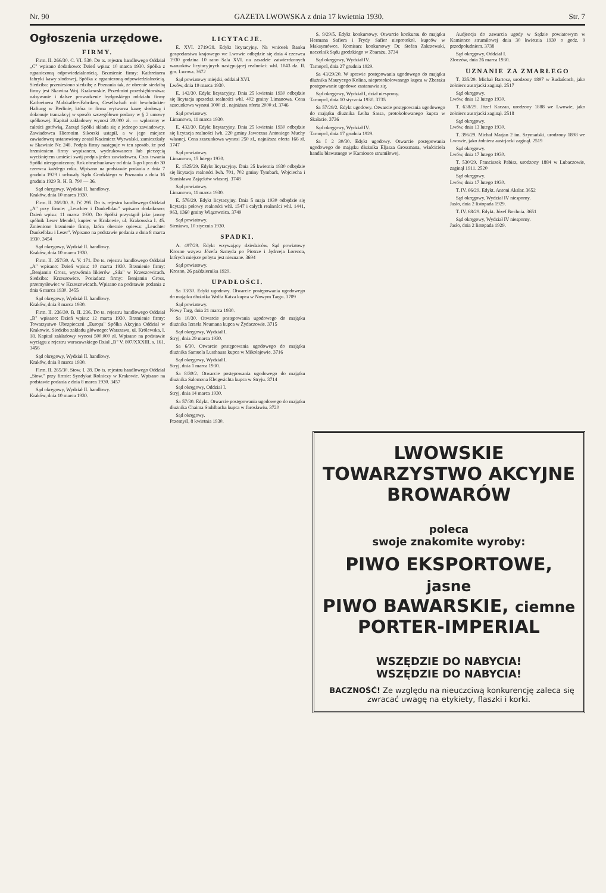Nr. 90 GAZETA LWOWSKA z dnia 17 kwietnia 1930. Str. 7
Ogłoszenia urzędowe.
FIRMY.
Firm. II. 266/30. C. VI. 530. Do ts. rejestru handlowego Oddział „C" wpisano dodatkowo: Dzień wpisu: 10 marca 1930. Spółka z ograniczoną odpowiedzialnością. Brzmienie firmy: Kathreinera fabryki kawy słodowej, Spółka z ograniczoną odpowiedzialnością. Siedziba: przeniesiono siedzibę z Poznania tak, że obecnie siedzibą firmy jest Skawina Woj. Krakowskie. Przedmiot przedsiębiorstwa: nabywanie i dalsze prowadzenie bydgoskiego oddziału firmy Kathreinera Malzkaffee-Fabriken, Gesellschaft mit beschränkter Haftung w Berlinie, która to firma wytwarza kawę słodową i dokonuje transakcyj w sposób szczegółowo podany w § 2 umowy spółkowej. Kapitał zakładowy wynosi 20.000 zł. — wpłacony w całości gotówką. Zarząd Spółki składa się z jednego zawiadowcy. Zawiadowca Hieronim Sikorski ustąpił, a w jego miejsce zawiadowcą ustanowiony został Kazimierz Wyrwalski, zamieszkały w Skawinie Nr. 248. Podpis firmy następuje w ten sposób, że pod brzmieniem firmy wypisanem, wydrukowanem lub pieczęcią wyciśniętem umieści swój podpis jeden zawiadowca. Czas trwania Spółki nieograniczony. Rok obrachunkowy od dnia 1-go lipca do 30 czerwca każdego roku. Wpisano na podstawie podania z dnia 7 grudnia 1929 i uchwały Sądu Grodzkiego w Poznaniu z dnia 16 grudnia 1929 R. H. B. 790 — 36.
Sąd okręgowy, Wydział II. handlowy.
Kraków, dnia 10 marca 1930.
Firm. II. 269/30. A. IV. 295. Do ts. rejestru handlowego Oddział „A" przy firmie: „Leuchter i Dunkelblau" wpisano dodatkowo: Dzień wpisu: 11 marca 1930. Do Spółki przystąpił jako jawny spólnik Leser Mendel, kupiec w Krakowie, ul. Krakowska l. 45. Zmieniono brzmienie firmy, która obecnie opiewa: „Leuchter Dunkelblau i Leser". Wpisano na podstawie podania z dnia 8 marca 1930. 3454
Sąd okręgowy, Wydział II. handlowy.
Kraków, dnia 10 marca 1930.
Firm. II. 257/30. A. V. 171. Do ts. rejestru handlowego Oddział „A" wpisano: Dzień wpisu: 10 marca 1930. Brzmienie firmy: „Benjamin Gross, wytwórnia likierów „Siła" w Krzeszowicach. Siedziba: Krzeszowice. Posiadacz firmy: Benjamin Gross, przemysłowiec w Krzeszowicach. Wpisano na podstawie podania z dnia 6 marca 1930. 3455
Sąd okręgowy, Wydział II. handlowy.
Kraków, dnia 8 marca 1930.
Firm. II. 236/30. B. II. 236. Do ts. rejestru handlowego Oddział „B" wpisano: Dzień wpisu: 12 marca 1930. Brzmienie firmy: Towarzystwo Ubezpieczeń „Europa" Spółka Akcyjna Oddział w Krakowie. Siedziba zakładu głównego: Warszawa, ul. Królewska, l. 18. Kapitał zakładowy wynosi 500.000 zł. Wpisano na podstawie wyciągu z rejestru warszawskiego Dział „B" V. 807/XXXIII. s. 161. 3456
Sąd okręgowy, Wydział II. handlowy.
Kraków, dnia 8 marca 1930.
Firm. II. 265/30. Stow. I. 28. Do ts. rejestru handlowego Oddział „Stow." przy firmie: Syndykat Rolniczy w Krakowie. Wpisano na podstawie podania z dnia 8 marca 1930. 3457
Sąd okręgowy, Wydział II. handlowy.
Kraków, dnia 10 marca 1930.
LICYTACJE.
E. XVI. 2719/28. Edykt licytacyjny. Na wniosek Banku gospodarstwa krajowego we Lwowie odbędzie się dnia 4 czerwca 1930 godzina 10 rano Sala XVI. na zasadzie zatwierdzonych warunków licytacyjnych następującej realności: whl. 1043 dz. II. gm. Lwowa. 3672
Sąd powiatowy miejski, oddział XVI.
Lwów, dnia 19 marca 1930.
E. 142/30. Edykt licytacyjny. Dnia 25 kwietnia 1930 odbędzie się licytacja sprzedaż realności whl. 402 gminy Limanowa. Cena szacunkowa wynosi 3000 zł., najniższa oferta 2000 zł. 3746
Sąd powiatowy.
Limanowa, 11 marca 1930.
E. 432/30. Edykt licytacyjny. Dnia 25 kwietnia 1930 odbędzie się licytacja realności lwh. 220 gminy Jaworzna Antoniego Muchy własnej. Cena szacunkowa wynosi 250 zł., najniższa oferta 166 zł. 3747
Sąd powiatowy.
Limanowa, 15 lutego 1930.
E. 1525/29. Edykt licytacyjny. Dnia 25 kwietnia 1930 odbędzie się licytacja realności lwh. 701, 702 gminy Tymbark, Wojciecha i Stanisława Zającków własnej. 3748
Sąd powiatowy.
Limanowa, 11 marca 1930.
E. 576/29. Edykt licytacyjny. Dnia 5 maja 1930 odbędzie się licytacja połowy realności whl. 1547 i całych realności whl. 1441, 963, 1360 gminy Wiązownica. 3749
Sąd powiatowy.
Sieniawa, 10 stycznia 1930.
SPADKI.
A. 497/29. Edykt wzywający dziedziców. Sąd powiatowy Krosno wzywa Józefa Szmyda po Piotrze i Jędrzeja Lorenca, których miejsce pobytu jest nieznane. 3694
Sąd powiatowy.
Krosno, 26 października 1929.
UPADŁOŚCI.
Sa 33/30. Edykt ugodowy. Otwarcie postępowania ugodowego do majątku dłużnika Wolfa Katza kupca w Nowym Targu. 3709
Sąd powiatowy.
Nowy Targ, dnia 21 marca 1930.
Sa 10/30. Otwarcie postępowania ugodowego do majątku dłużnika Izraela Neumana kupca w Żydaczowie. 3715
Sąd okręgowy, Wydział I.
Stryj, dnia 29 marca 1930.
Sa 6/30. Otwarcie postępowania ugodowego do majątku dłużnika Samuela Lusthausa kupca w Mikołajowie. 3716
Sąd okręgowy, Wydział I.
Stryj, dnia 1 marca 1930.
Sa 8/30/2. Otwarcie postępowania ugodowego do majątku dłużnika Salomona Kleigesichta kupca w Stryju. 3714
Sąd okręgowy, Oddział I.
Stryj, dnia 14 marca 1930.
Sa 57/30. Edykt. Otwarcie postępowania ugodowego do majątku dłużnika Chaima Stuhlbacha kupca w Jarosławiu. 3720
Sąd okręgowy.
Przemyśl, 8 kwietnia 1930.
S. 9/29/5. Edykt konkursowy. Otwarcie konkursu do majątku Hermana Safiera i Frydy Safier nieprotokoł. kupców w Maksymówce. Komisarz konkursowy Dr. Stefan Zakrzewski, naczelnik Sądu grodzkiego w Zbarażu. 3734
Sąd okręgowy, Wydział IV.
Tarnopol, dnia 27 grudnia 1929.
Sa 43/29/20. W sprawie postępowania ugodowego do majątku dłużnika Maurycego Kolina, nieprotokołowanego kupca w Zbarażu postępowanie ugodowe zastanawia się.
Sąd okręgowy, Wydział I, dział niesporny.
Tarnopol, dnia 10 stycznia 1930. 3735
Sa 57/29/2. Edykt ugodowy. Otwarcie postępowania ugodowego do majątku dłużnika Leiba Sassa, protokołowanego kupca w Skałacie. 3736
Sąd okręgowy, Wydział IV.
Tarnopol, dnia 17 grudnia 1929.
Sa I 2 30/30. Edykt ugodowy. Otwarcie postępowania ugodowego do majątku dłużnika Eljasza Grossmana, właściciela handlu bławatnego w Kamionce strumiłowej.
Audjencja do zawarcia ugody w Sądzie powiatowym w Kamionce strumiłowej dnia 30 kwietnia 1930 o godz. 9 przedpołudniem. 3738
Sąd okręgowy, Oddział I.
Złoczów, dnia 26 marca 1930.
UZNANIE ZA ZMARŁEGO
T. 335/29. Michał Bartosz, urodzony 1897 w Rudańcach, jako żołnierz austrjacki zaginął. 2517
Sąd okręgowy.
Lwów, dnia 12 lutego 1930.
T. 638/29. Józef Kaczan, urodzony 1888 we Lwowie, jako żołnierz austrjacki zaginął. 2518
Sąd okręgowy.
Lwów, dnia 13 lutego 1930.
T. 396/29. Michał Marjan 2 im. Szymański, urodzony 1898 we Lwowie, jako żołnierz austrjacki zaginął. 2519
Sąd okręgowy.
Lwów, dnia 17 lutego 1930.
T. 530/29. Franciszek Pabisz, urodzony 1884 w Lubaczowie, zaginął 1911. 2520
Sąd okręgowy.
Lwów, dnia 17 lutego 1930.
T. IV. 66/29. Edykt. Antoni Akslar. 3652
Sąd okręgowy, Wydział IV niesporny.
Jasło, dnia 2 listopada 1929.
T. IV. 68/29. Edykt. Józef Bochnia. 3651
Sąd okręgowy, Wydział IV niesporny.
Jasło, dnia 2 listopada 1929.
LWOWSKIE
TOWARZYSTWO AKCYJNE
BROWARÓW
poleca
swoje znakomite wyroby:
PIWO EKSPORTOWE, jasne
PIWO BAWARSKIE, ciemne
PORTER-IMPERIAL
WSZĘDZIE DO NABYCIA!
WSZĘDZIE DO NABYCIA!
BACZNOŚĆ! Ze względu na nieuczciwą konkurencję zaleca się zwracać uwagę na etykiety, flaszki i korki.